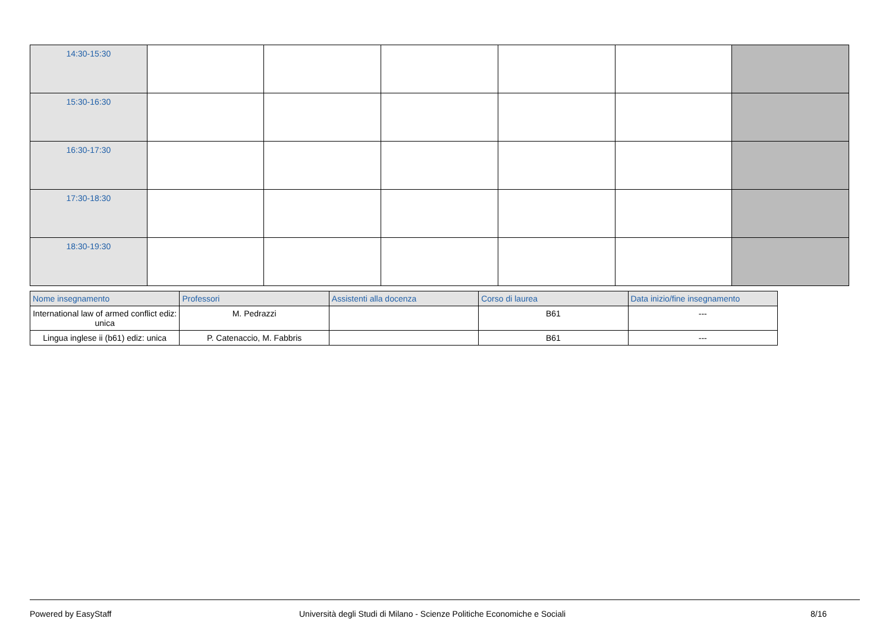| 14:30-15:30 | | | | | | |
| 15:30-16:30 | | | | | | |
| 16:30-17:30 | | | | | | |
| 17:30-18:30 | | | | | | |
| 18:30-19:30 | | | | | | |
| Nome insegnamento | Professori | Assistenti alla docenza | Corso di laurea | Data inizio/fine insegnamento |
| --- | --- | --- | --- | --- |
| International law of armed conflict ediz: unica | M. Pedrazzi | | B61 | --- |
| Lingua inglese ii (b61) ediz: unica | P. Catenaccio, M. Fabbris | | B61 | --- |
Powered by EasyStaff Università degli Studi di Milano - Scienze Politiche Economiche e Sociali 8/16